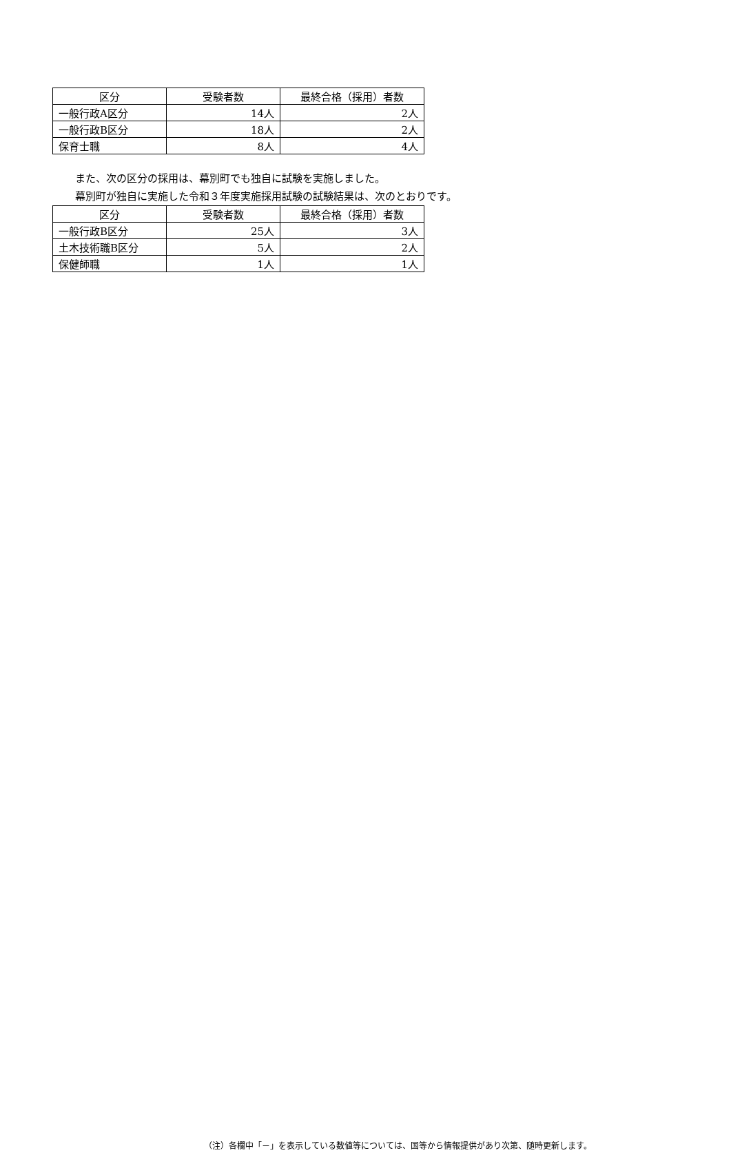| 区分 | 受験者数 | 最終合格（採用）者数 |
| --- | --- | --- |
| 一般行政A区分 | 14人 | 2人 |
| 一般行政B区分 | 18人 | 2人 |
| 保育士職 | 8人 | 4人 |
また、次の区分の採用は、幕別町でも独自に試験を実施しました。
幕別町が独自に実施した令和３年度実施採用試験の試験結果は、次のとおりです。
| 区分 | 受験者数 | 最終合格（採用）者数 |
| --- | --- | --- |
| 一般行政B区分 | 25人 | 3人 |
| 土木技術職B区分 | 5人 | 2人 |
| 保健師職 | 1人 | 1人 |
（注）各欄中「－」を表示している数値等については、国等から情報提供があり次第、随時更新します。